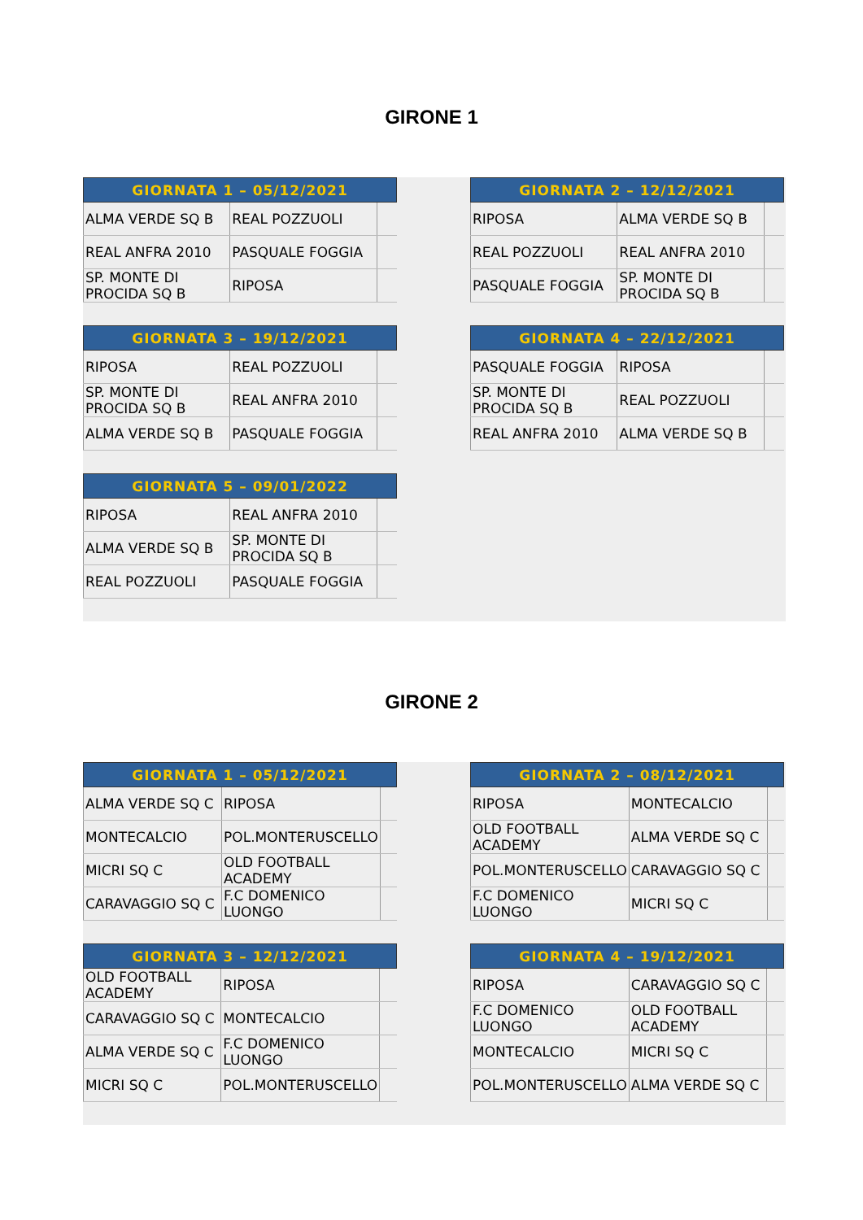GIRONE 1
| GIORNATA 1 – 05/12/2021 | | |
| --- | --- | --- |
| ALMA VERDE SQ B | REAL POZZUOLI | |
| REAL ANFRA 2010 | PASQUALE FOGGIA | |
| SP. MONTE DI PROCIDA SQ B | RIPOSA | |
| GIORNATA 2 – 12/12/2021 | | |
| --- | --- | --- |
| RIPOSA | ALMA VERDE SQ B | |
| REAL POZZUOLI | REAL ANFRA 2010 | |
| PASQUALE FOGGIA | SP. MONTE DI PROCIDA SQ B | |
| GIORNATA 3 – 19/12/2021 | | |
| --- | --- | --- |
| RIPOSA | REAL POZZUOLI | |
| SP. MONTE DI PROCIDA SQ B | REAL ANFRA 2010 | |
| ALMA VERDE SQ B | PASQUALE FOGGIA | |
| GIORNATA 4 – 22/12/2021 | | |
| --- | --- | --- |
| PASQUALE FOGGIA | RIPOSA | |
| SP. MONTE DI PROCIDA SQ B | REAL POZZUOLI | |
| REAL ANFRA 2010 | ALMA VERDE SQ B | |
| GIORNATA 5 – 09/01/2022 | | |
| --- | --- | --- |
| RIPOSA | REAL ANFRA 2010 | |
| ALMA VERDE SQ B | SP. MONTE DI PROCIDA SQ B | |
| REAL POZZUOLI | PASQUALE FOGGIA | |
GIRONE 2
| GIORNATA 1 – 05/12/2021 | | |
| --- | --- | --- |
| ALMA VERDE SQ C | RIPOSA | |
| MONTECALCIO | POL.MONTERUSCELLO | |
| MICRI SQ C | OLD FOOTBALL ACADEMY | |
| CARAVAGGIO SQ C | F.C DOMENICO LUONGO | |
| GIORNATA 2 – 08/12/2021 | | |
| --- | --- | --- |
| RIPOSA | MONTECALCIO | |
| OLD FOOTBALL ACADEMY | ALMA VERDE SQ C | |
| POL.MONTERUSCELLO | CARAVAGGIO SQ C | |
| F.C DOMENICO LUONGO | MICRI SQ C | |
| GIORNATA 3 – 12/12/2021 | | |
| --- | --- | --- |
| OLD FOOTBALL ACADEMY | RIPOSA | |
| CARAVAGGIO SQ C | MONTECALCIO | |
| ALMA VERDE SQ C | F.C DOMENICO LUONGO | |
| MICRI SQ C | POL.MONTERUSCELLO | |
| GIORNATA 4 – 19/12/2021 | | |
| --- | --- | --- |
| RIPOSA | CARAVAGGIO SQ C | |
| F.C DOMENICO LUONGO | OLD FOOTBALL ACADEMY | |
| MONTECALCIO | MICRI SQ C | |
| POL.MONTERUSCELLO | ALMA VERDE SQ C | |